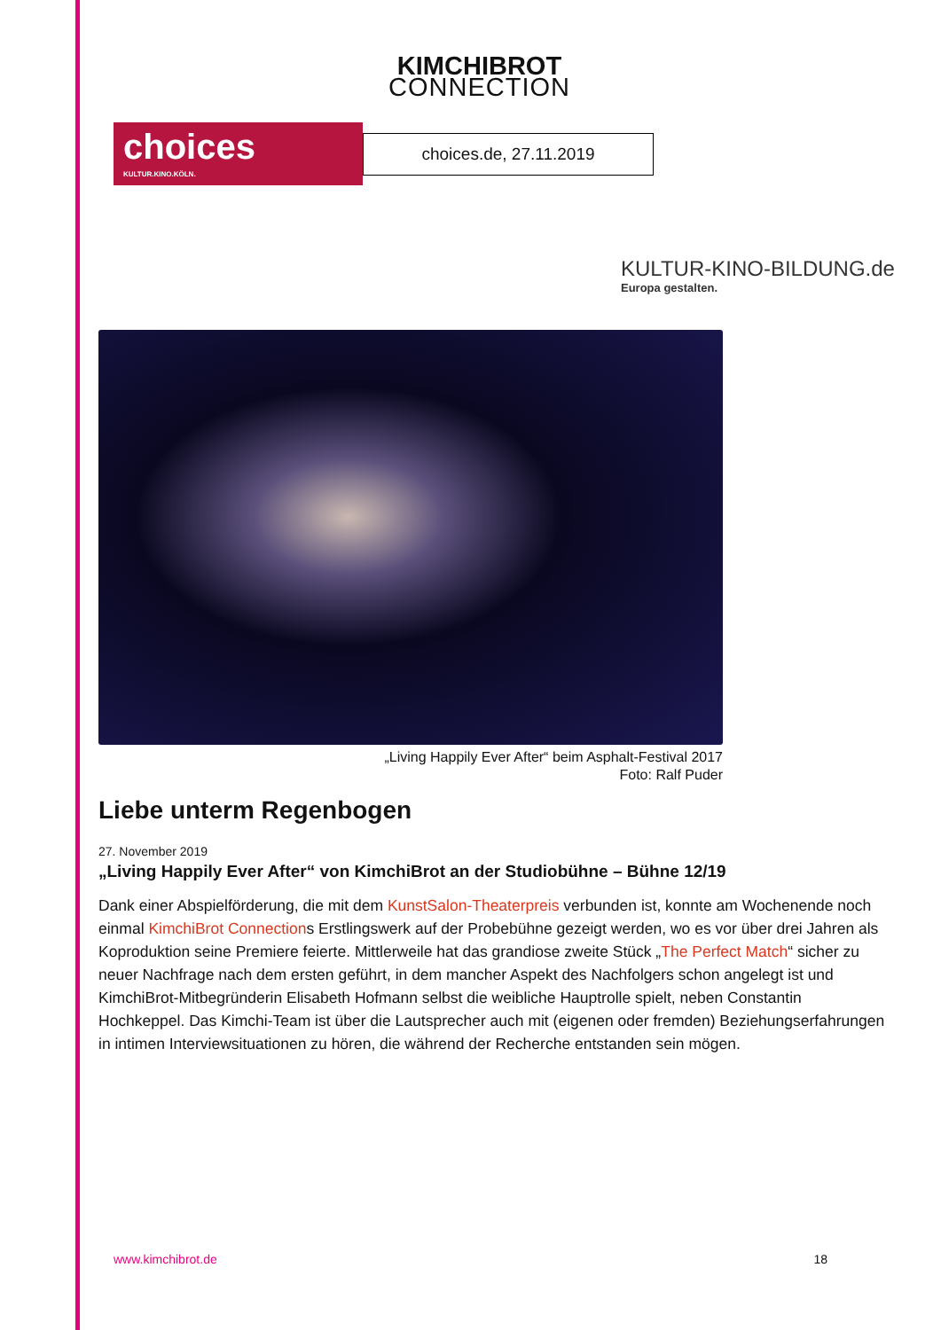KIMCHIBROT
CONNECTION
choices
KULTUR.KINO.KÖLN.
choices.de, 27.11.2019
KULTUR-KINO-BILDUNG.de
Europa gestalten.
„Living Happily Ever After“ beim Asphalt-Festival 2017
Foto: Ralf Puder
Liebe unterm Regenbogen
27. November 2019
„Living Happily Ever After“ von KimchiBrot an der Studiobühne – Bühne 12/19
Dank einer Abspielförderung, die mit dem KunstSalon-Theaterpreis verbunden ist, konnte am Wochenende noch einmal KimchiBrot Connections Erstlingswerk auf der Probebühne gezeigt werden, wo es vor über drei Jahren als Koproduktion seine Premiere feierte. Mittlerweile hat das grandiose zweite Stück „The Perfect Match“ sicher zu neuer Nachfrage nach dem ersten geführt, in dem mancher Aspekt des Nachfolgers schon angelegt ist und KimchiBrot-Mitbegründerin Elisabeth Hofmann selbst die weibliche Hauptrolle spielt, neben Constantin Hochkeppel. Das Kimchi-Team ist über die Lautsprecher auch mit (eigenen oder fremden) Beziehungserfahrungen in intimen Interviewsituationen zu hören, die während der Recherche entstanden sein mögen.
www.kimchibrot.de 18